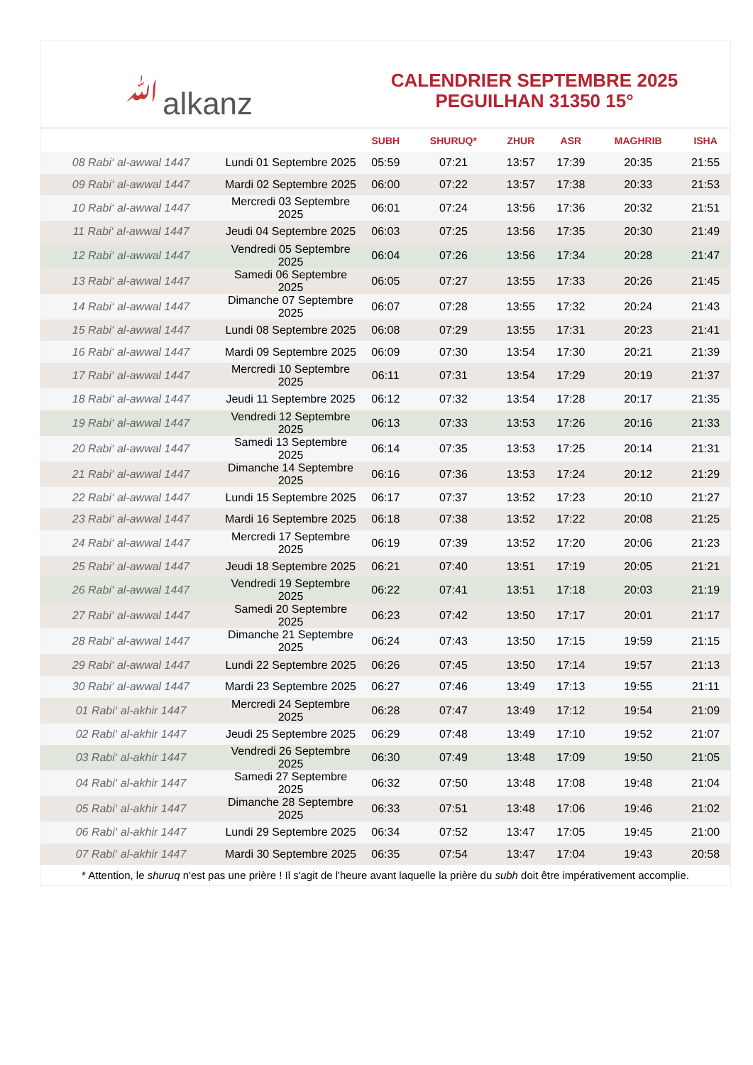ﷲalkanz
CALENDRIER SEPTEMBRE 2025
PEGUILHAN 31350 15°
| | | SUBH | SHURUQ* | ZHUR | ASR | MAGHRIB | ISHA |
| --- | --- | --- | --- | --- | --- | --- | --- |
| 08 Rabi‘ al-awwal 1447 | Lundi 01 Septembre 2025 | 05:59 | 07:21 | 13:57 | 17:39 | 20:35 | 21:55 |
| 09 Rabi‘ al-awwal 1447 | Mardi 02 Septembre 2025 | 06:00 | 07:22 | 13:57 | 17:38 | 20:33 | 21:53 |
| 10 Rabi‘ al-awwal 1447 | Mercredi 03 Septembre 2025 | 06:01 | 07:24 | 13:56 | 17:36 | 20:32 | 21:51 |
| 11 Rabi‘ al-awwal 1447 | Jeudi 04 Septembre 2025 | 06:03 | 07:25 | 13:56 | 17:35 | 20:30 | 21:49 |
| 12 Rabi‘ al-awwal 1447 | Vendredi 05 Septembre 2025 | 06:04 | 07:26 | 13:56 | 17:34 | 20:28 | 21:47 |
| 13 Rabi‘ al-awwal 1447 | Samedi 06 Septembre 2025 | 06:05 | 07:27 | 13:55 | 17:33 | 20:26 | 21:45 |
| 14 Rabi‘ al-awwal 1447 | Dimanche 07 Septembre 2025 | 06:07 | 07:28 | 13:55 | 17:32 | 20:24 | 21:43 |
| 15 Rabi‘ al-awwal 1447 | Lundi 08 Septembre 2025 | 06:08 | 07:29 | 13:55 | 17:31 | 20:23 | 21:41 |
| 16 Rabi‘ al-awwal 1447 | Mardi 09 Septembre 2025 | 06:09 | 07:30 | 13:54 | 17:30 | 20:21 | 21:39 |
| 17 Rabi‘ al-awwal 1447 | Mercredi 10 Septembre 2025 | 06:11 | 07:31 | 13:54 | 17:29 | 20:19 | 21:37 |
| 18 Rabi‘ al-awwal 1447 | Jeudi 11 Septembre 2025 | 06:12 | 07:32 | 13:54 | 17:28 | 20:17 | 21:35 |
| 19 Rabi‘ al-awwal 1447 | Vendredi 12 Septembre 2025 | 06:13 | 07:33 | 13:53 | 17:26 | 20:16 | 21:33 |
| 20 Rabi‘ al-awwal 1447 | Samedi 13 Septembre 2025 | 06:14 | 07:35 | 13:53 | 17:25 | 20:14 | 21:31 |
| 21 Rabi‘ al-awwal 1447 | Dimanche 14 Septembre 2025 | 06:16 | 07:36 | 13:53 | 17:24 | 20:12 | 21:29 |
| 22 Rabi‘ al-awwal 1447 | Lundi 15 Septembre 2025 | 06:17 | 07:37 | 13:52 | 17:23 | 20:10 | 21:27 |
| 23 Rabi‘ al-awwal 1447 | Mardi 16 Septembre 2025 | 06:18 | 07:38 | 13:52 | 17:22 | 20:08 | 21:25 |
| 24 Rabi‘ al-awwal 1447 | Mercredi 17 Septembre 2025 | 06:19 | 07:39 | 13:52 | 17:20 | 20:06 | 21:23 |
| 25 Rabi‘ al-awwal 1447 | Jeudi 18 Septembre 2025 | 06:21 | 07:40 | 13:51 | 17:19 | 20:05 | 21:21 |
| 26 Rabi‘ al-awwal 1447 | Vendredi 19 Septembre 2025 | 06:22 | 07:41 | 13:51 | 17:18 | 20:03 | 21:19 |
| 27 Rabi‘ al-awwal 1447 | Samedi 20 Septembre 2025 | 06:23 | 07:42 | 13:50 | 17:17 | 20:01 | 21:17 |
| 28 Rabi‘ al-awwal 1447 | Dimanche 21 Septembre 2025 | 06:24 | 07:43 | 13:50 | 17:15 | 19:59 | 21:15 |
| 29 Rabi‘ al-awwal 1447 | Lundi 22 Septembre 2025 | 06:26 | 07:45 | 13:50 | 17:14 | 19:57 | 21:13 |
| 30 Rabi‘ al-awwal 1447 | Mardi 23 Septembre 2025 | 06:27 | 07:46 | 13:49 | 17:13 | 19:55 | 21:11 |
| 01 Rabi‘ al-akhir 1447 | Mercredi 24 Septembre 2025 | 06:28 | 07:47 | 13:49 | 17:12 | 19:54 | 21:09 |
| 02 Rabi‘ al-akhir 1447 | Jeudi 25 Septembre 2025 | 06:29 | 07:48 | 13:49 | 17:10 | 19:52 | 21:07 |
| 03 Rabi‘ al-akhir 1447 | Vendredi 26 Septembre 2025 | 06:30 | 07:49 | 13:48 | 17:09 | 19:50 | 21:05 |
| 04 Rabi‘ al-akhir 1447 | Samedi 27 Septembre 2025 | 06:32 | 07:50 | 13:48 | 17:08 | 19:48 | 21:04 |
| 05 Rabi‘ al-akhir 1447 | Dimanche 28 Septembre 2025 | 06:33 | 07:51 | 13:48 | 17:06 | 19:46 | 21:02 |
| 06 Rabi‘ al-akhir 1447 | Lundi 29 Septembre 2025 | 06:34 | 07:52 | 13:47 | 17:05 | 19:45 | 21:00 |
| 07 Rabi‘ al-akhir 1447 | Mardi 30 Septembre 2025 | 06:35 | 07:54 | 13:47 | 17:04 | 19:43 | 20:58 |
* Attention, le shuruq n'est pas une prière ! Il s'agit de l'heure avant laquelle la prière du subh doit être impérativement accomplie.